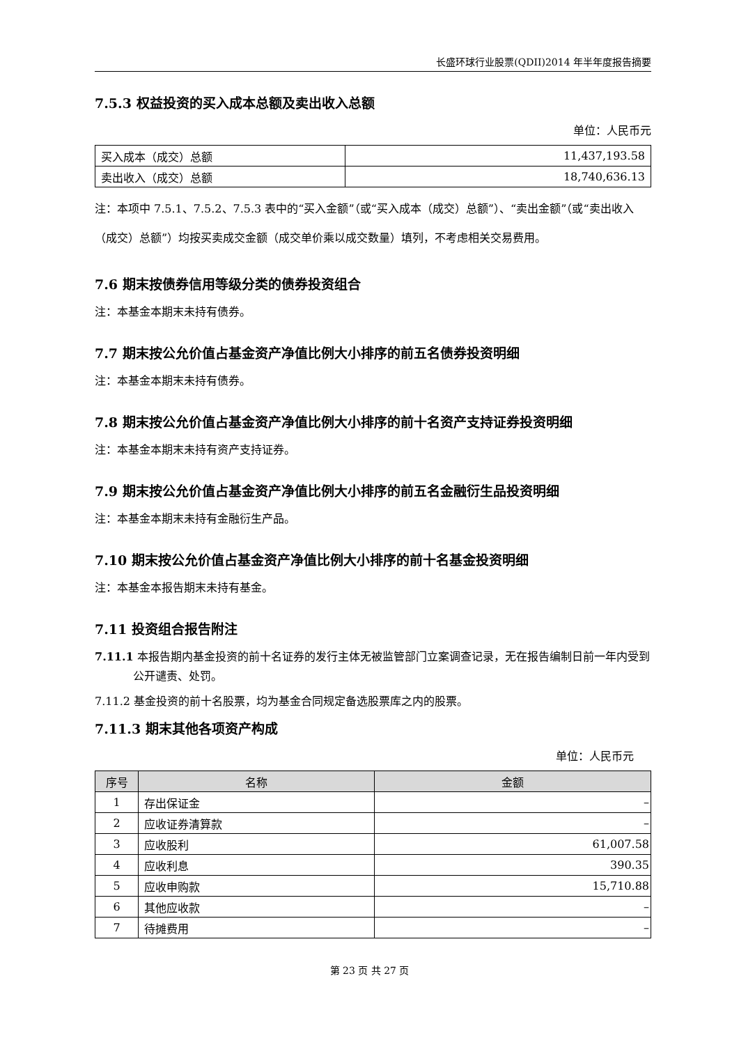长盛环球行业股票(QDII)2014 年半年度报告摘要
7.5.3 权益投资的买入成本总额及卖出收入总额
单位：人民币元
| 买入成本（成交）总额 | 11,437,193.58 |
| 卖出收入（成交）总额 | 18,740,636.13 |
注：本项中 7.5.1、7.5.2、7.5.3 表中的“买入金额”（或“买入成本（成交）总额”）、“卖出金额”（或“卖出收入（成交）总额”）均按买卖成交金额（成交单价乘以成交数量）填列，不考虑相关交易费用。
7.6 期末按债券信用等级分类的债券投资组合
注：本基金本期末未持有债券。
7.7 期末按公允价值占基金资产净值比例大小排序的前五名债券投资明细
注：本基金本期末未持有债券。
7.8 期末按公允价值占基金资产净值比例大小排序的前十名资产支持证券投资明细
注：本基金本期末未持有资产支持证券。
7.9 期末按公允价值占基金资产净值比例大小排序的前五名金融衍生品投资明细
注：本基金本期末未持有金融衍生产品。
7.10 期末按公允价值占基金资产净值比例大小排序的前十名基金投资明细
注：本基金本报告期末未持有基金。
7.11 投资组合报告附注
7.11.1 本报告期内基金投资的前十名证券的发行主体无被监管部门立案调查记录，无在报告编制日前一年内受到公开谴责、处罚。
7.11.2 基金投资的前十名股票，均为基金合同规定备选股票库之内的股票。
7.11.3 期末其他各项资产构成
单位：人民币元
| 序号 | 名称 | 金额 |
| --- | --- | --- |
| 1 | 存出保证金 | – |
| 2 | 应收证券清算款 | – |
| 3 | 应收股利 | 61,007.58 |
| 4 | 应收利息 | 390.35 |
| 5 | 应收申购款 | 15,710.88 |
| 6 | 其他应收款 | – |
| 7 | 待摊费用 | – |
第 23 页 共 27 页